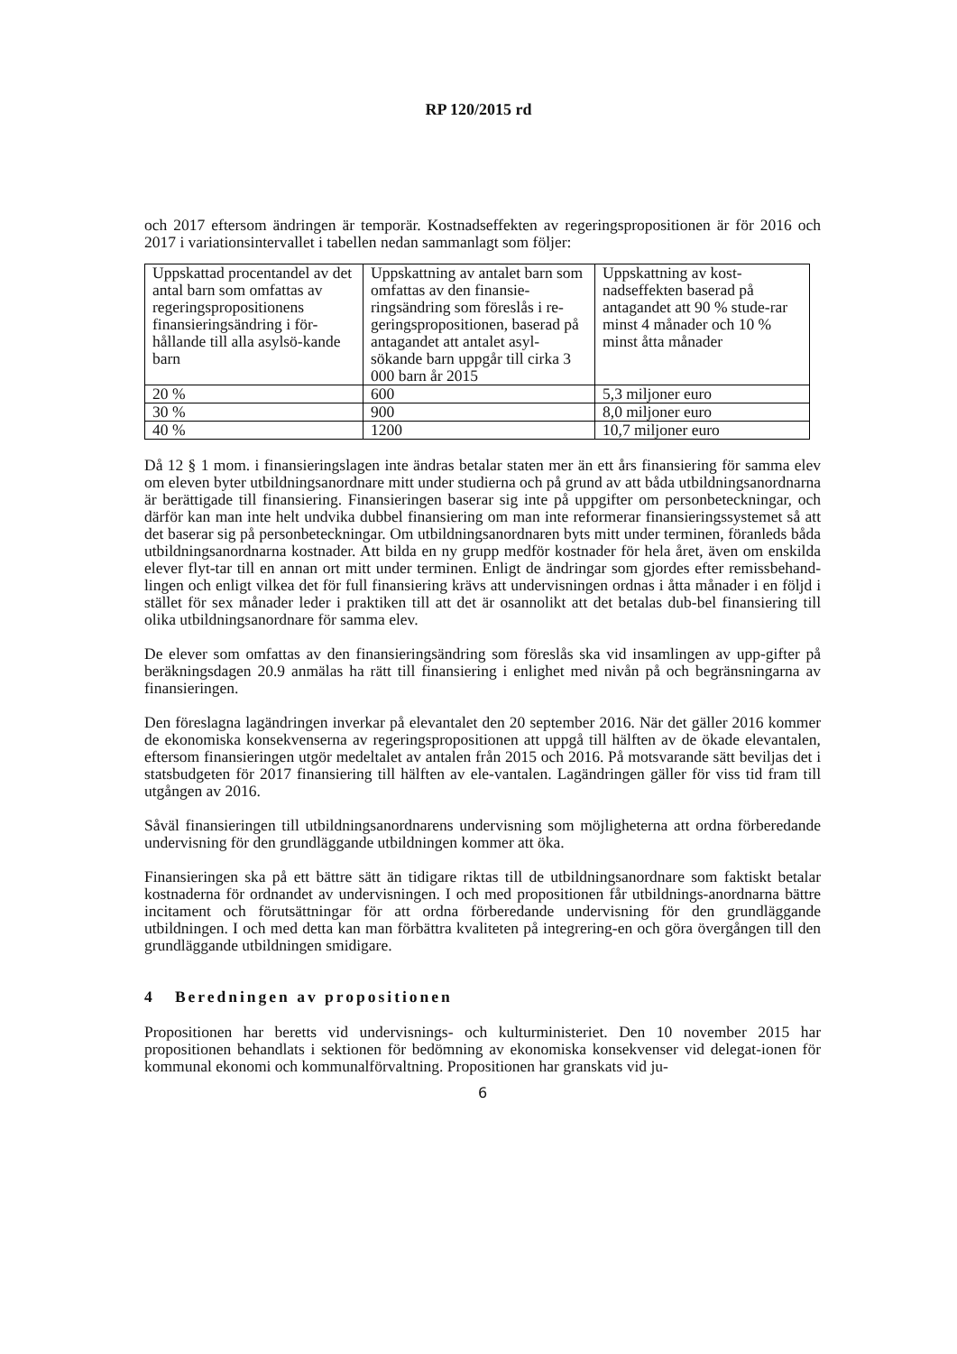RP 120/2015 rd
och 2017 eftersom ändringen är temporär. Kostnadseffekten av regeringspropositionen är för 2016 och 2017 i variationsintervallet i tabellen nedan sammanlagt som följer:
| Uppskattad procentandel av det antal barn som omfattas av regeringspropositionens finansieringsändring i för-hållande till alla asylsö-kande barn | Uppskattning av antalet barn som omfattas av den finansie-ringsändring som föreslås i re-geringspropositionen, baserad på antagandet att antalet asyl-sökande barn uppgår till cirka 3 000 barn år 2015 | Uppskattning av kost-nadseffekten baserad på antagandet att 90 % stude-rar minst 4 månader och 10 % minst åtta månader |
| 20 % | 600 | 5,3 miljoner euro |
| 30 % | 900 | 8,0 miljoner euro |
| 40 % | 1200 | 10,7 miljoner euro |
Då 12 § 1 mom. i finansieringslagen inte ändras betalar staten mer än ett års finansiering för samma elev om eleven byter utbildningsanordnare mitt under studierna och på grund av att båda utbildningsanordnarna är berättigade till finansiering. Finansieringen baserar sig inte på uppgifter om personbeteckningar, och därför kan man inte helt undvika dubbel finansiering om man inte reformerar finansieringssystemet så att det baserar sig på personbeteckningar. Om utbildningsanordnaren byts mitt under terminen, föranleds båda utbildningsanordnarna kostnader. Att bilda en ny grupp medför kostnader för hela året, även om enskilda elever flyt-tar till en annan ort mitt under terminen. Enligt de ändringar som gjordes efter remissbehand-lingen och enligt vilkea det för full finansiering krävs att undervisningen ordnas i åtta månader i en följd i stället för sex månader leder i praktiken till att det är osannolikt att det betalas dub-bel finansiering till olika utbildningsanordnare för samma elev.
De elever som omfattas av den finansieringsändring som föreslås ska vid insamlingen av upp-gifter på beräkningsdagen 20.9 anmälas ha rätt till finansiering i enlighet med nivån på och begränsningarna av finansieringen.
Den föreslagna lagändringen inverkar på elevantalet den 20 september 2016. När det gäller 2016 kommer de ekonomiska konsekvenserna av regeringspropositionen att uppgå till hälften av de ökade elevantalen, eftersom finansieringen utgör medeltalet av antalen från 2015 och 2016. På motsvarande sätt beviljas det i statsbudgeten för 2017 finansiering till hälften av ele-vantalen. Lagändringen gäller för viss tid fram till utgången av 2016.
Såväl finansieringen till utbildningsanordnarens undervisning som möjligheterna att ordna förberedande undervisning för den grundläggande utbildningen kommer att öka.
Finansieringen ska på ett bättre sätt än tidigare riktas till de utbildningsanordnare som faktiskt betalar kostnaderna för ordnandet av undervisningen. I och med propositionen får utbildnings-anordnarna bättre incitament och förutsättningar för att ordna förberedande undervisning för den grundläggande utbildningen. I och med detta kan man förbättra kvaliteten på integrering-en och göra övergången till den grundläggande utbildningen smidigare.
4 Beredningen av propositionen
Propositionen har beretts vid undervisnings- och kulturministeriet. Den 10 november 2015 har propositionen behandlats i sektionen för bedömning av ekonomiska konsekvenser vid delegat-ionen för kommunal ekonomi och kommunalförvaltning. Propositionen har granskats vid ju-
6